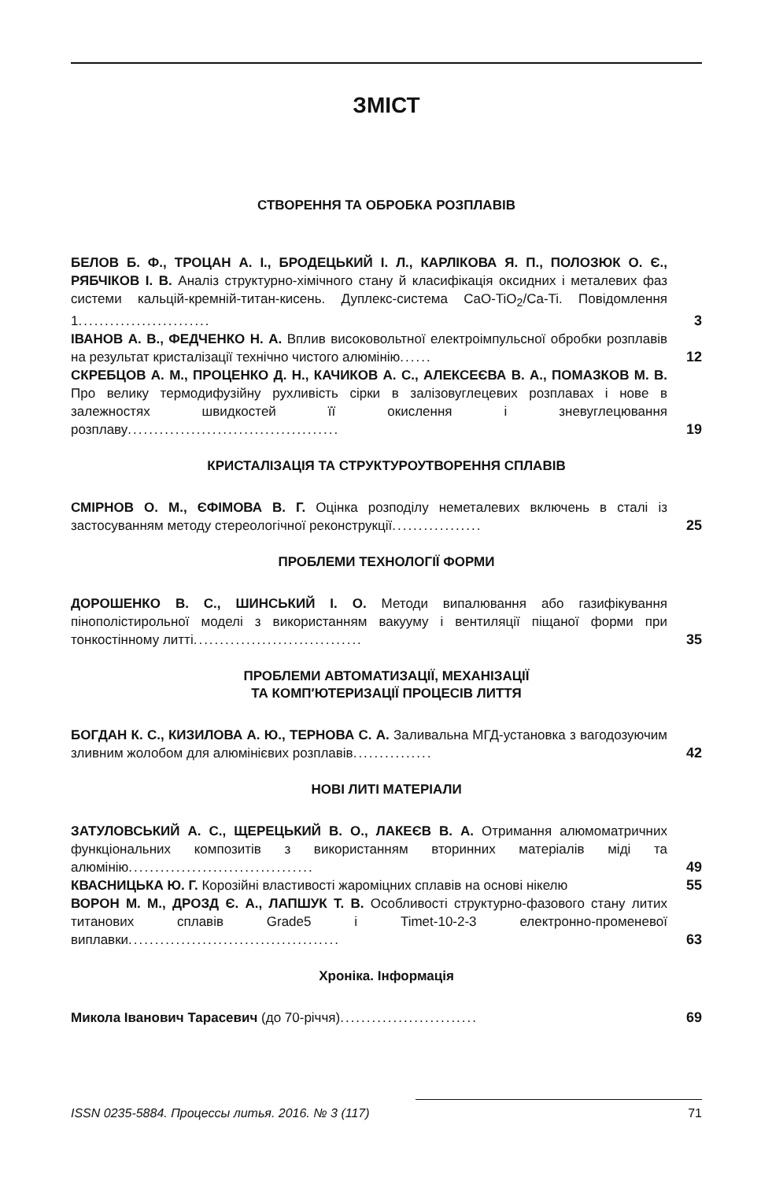ЗМІСТ
СТВОРЕННЯ ТА ОБРОБКА РОЗПЛАВІВ
БЕЛОВ Б. Ф., ТРОЦАН А. І., БРОДЕЦЬКИЙ І. Л., КАРЛІКОВА Я. П., ПОЛОЗЮК О. Є., РЯБЧІКОВ І. В. Аналіз структурно-хімічного стану й класифікація оксидних і металевих фаз системи кальцій-кремній-титан-кисень. Дуплекс-система CaO-TiO<sub>2</sub>/Ca-Ti. Повідомлення 1.........................
3
ІВАНОВ А. В., ФЕДЧЕНКО Н. А. Вплив високовольтної електроімпульсної обробки розплавів на результат кристалізації технічно чистого алюмінію......
12
СКРЕБЦОВ А. М., ПРОЦЕНКО Д. Н., КАЧИКОВ А. С., АЛЕКСЕЄВА В. А., ПОМАЗКОВ М. В. Про велику термодифузійну рухливість сірки в залізовуглецевих розплавах і нове в залежностях швидкостей її окислення і зневуглецювання розплаву........................................
19
КРИСТАЛІЗАЦІЯ ТА СТРУКТУРОУТВОРЕННЯ СПЛАВІВ
СМІРНОВ О. М., ЄФІМОВА В. Г. Оцінка розподілу неметалевих включень в сталі із застосуванням методу стереологічної реконструкції.................
25
ПРОБЛЕМИ ТЕХНОЛОГІЇ ФОРМИ
ДОРОШЕНКО В. С., ШИНСЬКИЙ І. О. Методи випалювання або газифікування пінополістирольної моделі з використанням вакууму і вентиляції піщаної форми при тонкостінному литті................................
35
ПРОБЛЕМИ АВТОМАТИЗАЦІЇ, МЕХАНІЗАЦІЇ
ТА КОМП′ЮТЕРИЗАЦІЇ ПРОЦЕСІВ ЛИТТЯ
БОГДАН К. С., КИЗИЛОВА А. Ю., ТЕРНОВА С. А. Заливальна МГД-установка з вагодозуючим зливним жолобом для алюмінієвих розплавів...............
42
НОВІ ЛИТІ МАТЕРІАЛИ
ЗАТУЛОВСЬКИЙ А. С., ЩЕРЕЦЬКИЙ В. О., ЛАКЕЄВ В. А. Отримання алюмоматричних функціональних композитів з використанням вторинних матеріалів міді та алюмінію...................................
49
КВАСНИЦЬКА Ю. Г. Корозійні властивості жароміцних сплавів на основі нікелю
55
ВОРОН М. М., ДРОЗД Є. А., ЛАПШУК Т. В. Особливості структурно-фазового стану литих титанових сплавів Grade5 і Timet-10-2-3 електронно-променевої виплавки........................................
63
Хроніка. Інформація
Микола Іванович Тарасевич (до 70-річчя)..........................
69
ISSN 0235-5884. Процессы литья. 2016. № 3 (117) 71